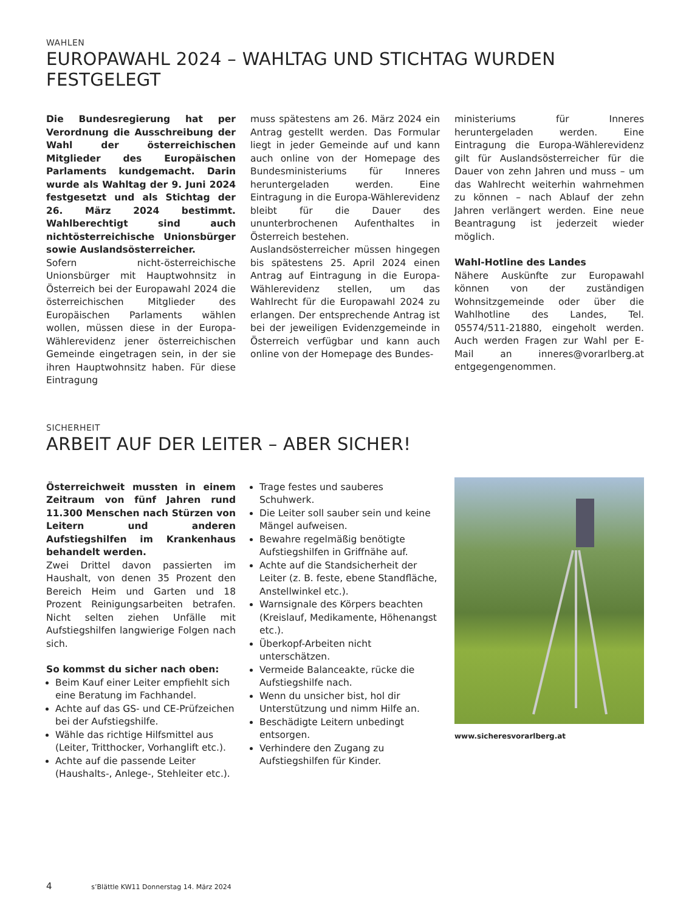WAHLEN
EUROPAWAHL 2024 – WAHLTAG UND STICHTAG WURDEN FESTGELEGT
Die Bundesregierung hat per Verordnung die Ausschreibung der Wahl der österreichischen Mitglieder des Europäischen Parlaments kundgemacht. Darin wurde als Wahltag der 9. Juni 2024 festgesetzt und als Stichtag der 26. März 2024 bestimmt. Wahlberechtigt sind auch nichtösterreichische Unionsbürger sowie Auslandsösterreicher.
Sofern nicht-österreichische Unionsbürger mit Hauptwohnsitz in Österreich bei der Europawahl 2024 die österreichischen Mitglieder des Europäischen Parlaments wählen wollen, müssen diese in der Europa-Wählerevidenz jener österreichischen Gemeinde eingetragen sein, in der sie ihren Hauptwohnsitz haben. Für diese Eintragung
muss spätestens am 26. März 2024 ein Antrag gestellt werden. Das Formular liegt in jeder Gemeinde auf und kann auch online von der Homepage des Bundesministeriums für Inneres heruntergeladen werden. Eine Eintragung in die Europa-Wählerevidenz bleibt für die Dauer des ununterbrochenen Aufenthaltes in Österreich bestehen.
Auslandsösterreicher müssen hingegen bis spätestens 25. April 2024 einen Antrag auf Eintragung in die Europa-Wählerevidenz stellen, um das Wahlrecht für die Europawahl 2024 zu erlangen. Der entsprechende Antrag ist bei der jeweiligen Evidenzgemeinde in Österreich verfügbar und kann auch online von der Homepage des Bundes-
ministeriums für Inneres heruntergeladen werden. Eine Eintragung die Europa-Wählerevidenz gilt für Auslandsösterreicher für die Dauer von zehn Jahren und muss – um das Wahlrecht weiterhin wahrnehmen zu können – nach Ablauf der zehn Jahren verlängert werden. Eine neue Beantragung ist jederzeit wieder möglich.
Wahl-Hotline des Landes
Nähere Auskünfte zur Europawahl können von der zuständigen Wohnsitzgemeinde oder über die Wahlhotline des Landes, Tel. 05574/511-21880, eingeholt werden. Auch werden Fragen zur Wahl per E-Mail an inneres@vorarlberg.at entgegengenommen.
SICHERHEIT
ARBEIT AUF DER LEITER – ABER SICHER!
Österreichweit mussten in einem Zeitraum von fünf Jahren rund 11.300 Menschen nach Stürzen von Leitern und anderen Aufstiegshilfen im Krankenhaus behandelt werden.
Zwei Drittel davon passierten im Haushalt, von denen 35 Prozent den Bereich Heim und Garten und 18 Prozent Reinigungsarbeiten betrafen. Nicht selten ziehen Unfälle mit Aufstiegshilfen langwierige Folgen nach sich.
So kommst du sicher nach oben:
Beim Kauf einer Leiter empfiehlt sich eine Beratung im Fachhandel.
Achte auf das GS- und CE-Prüfzeichen bei der Aufstiegshilfe.
Wähle das richtige Hilfsmittel aus (Leiter, Tritthocker, Vorhanglift etc.).
Achte auf die passende Leiter (Haushalts-, Anlege-, Stehleiter etc.).
Trage festes und sauberes Schuhwerk.
Die Leiter soll sauber sein und keine Mängel aufweisen.
Bewahre regelmäßig benötigte Aufstiegshilfen in Griffnähe auf.
Achte auf die Standsicherheit der Leiter (z. B. feste, ebene Standfläche, Anstellwinkel etc.).
Warnsignale des Körpers beachten (Kreislauf, Medikamente, Höhenangst etc.).
Überkopf-Arbeiten nicht unterschätzen.
Vermeide Balanceakte, rücke die Aufstiegshilfe nach.
Wenn du unsicher bist, hol dir Unterstützung und nimm Hilfe an.
Beschädigte Leitern unbedingt entsorgen.
Verhindere den Zugang zu Aufstiegshilfen für Kinder.
www.sicheresvorarlberg.at
4 s’Blättle KW11 Donnerstag 14. März 2024